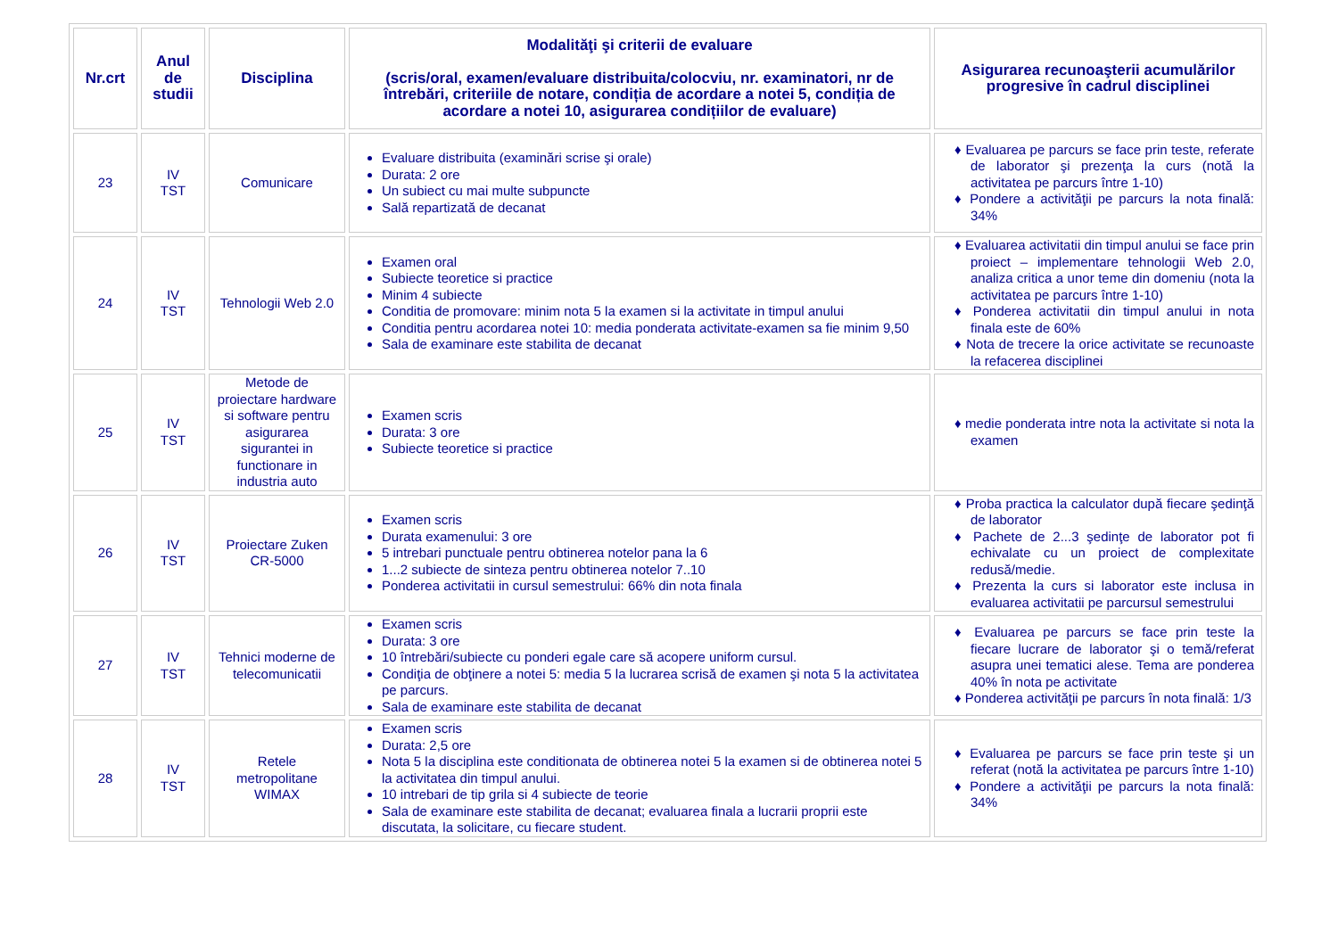| Nr.crt | Anul de studii | Disciplina | Modalităţi şi criterii de evaluare (scris/oral, examen/evaluare distribuita/colocviu, nr. examinatori, nr de întrebări, criteriile de notare, condiția de acordare a notei 5, condiția de acordare a notei 10, asigurarea condițiilor de evaluare) | Asigurarea recunoaşterii acumulărilor progresive în cadrul disciplinei |
| --- | --- | --- | --- | --- |
| 23 | IV TST | Comunicare | Evaluare distribuita (examinări scrise şi orale) Durata: 2 ore Un subiect cu mai multe subpuncte Sală repartizată de decanat | ♦ Evaluarea pe parcurs se face prin teste, referate de laborator şi prezenţa la curs (notă la activitatea pe parcurs între 1-10) ♦ Pondere a activităţii pe parcurs la nota finală: 34% |
| 24 | IV TST | Tehnologii Web 2.0 | Examen oral Subiecte teoretice si practice Minim 4 subiecte Conditia de promovare: minim nota 5 la examen si la activitate in timpul anului Conditia pentru acordarea notei 10: media ponderata activitate-examen sa fie minim 9,50 Sala de examinare este stabilita de decanat | ♦ Evaluarea activitatii din timpul anului se face prin proiect – implementare tehnologii Web 2.0, analiza critica a unor teme din domeniu (nota la activitatea pe parcurs între 1-10) ♦ Ponderea activitatii din timpul anului in nota finala este de 60% ♦ Nota de trecere la orice activitate se recunoaste la refacerea disciplinei |
| 25 | IV TST | Metode de proiectare hardware si software pentru asigurarea sigurantei in functionare in industria auto | Examen scris Durata: 3 ore Subiecte teoretice si practice | ♦ medie ponderata intre nota la activitate si nota la examen |
| 26 | IV TST | Proiectare Zuken CR-5000 | Examen scris Durata examenului: 3 ore 5 intrebari punctuale pentru obtinerea notelor pana la 6 1...2 subiecte de sinteza pentru obtinerea notelor 7..10 Ponderea activitatii in cursul semestrului: 66% din nota finala | ♦ Proba practica la calculator după fiecare şedinţă de laborator ♦ Pachete de 2...3 şedinţe de laborator pot fi echivalate cu un proiect de complexitate redusă/medie. ♦ Prezenta la curs si laborator este inclusa in evaluarea activitatii pe parcursul semestrului |
| 27 | IV TST | Tehnici moderne de telecomunicatii | Examen scris Durata: 3 ore 10 întrebări/subiecte cu ponderi egale care să acopere uniform cursul. Condiţia de obţinere a notei 5: media 5 la lucrarea scrisă de examen şi nota 5 la activitatea pe parcurs. Sala de examinare este stabilita de decanat | ♦ Evaluarea pe parcurs se face prin teste la fiecare lucrare de laborator şi o temă/referat asupra unei tematici alese. Tema are ponderea 40% în nota pe activitate ♦ Ponderea activităţii pe parcurs în nota finală: 1/3 |
| 28 | IV TST | Retele metropolitane WIMAX | Examen scris Durata: 2,5 ore Nota 5 la disciplina este conditionata de obtinerea notei 5 la examen si de obtinerea notei 5 la activitatea din timpul anului. 10 intrebari de tip grila si 4 subiecte de teorie Sala de examinare este stabilita de decanat; evaluarea finala a lucrarii proprii este discutata, la solicitare, cu fiecare student. | ♦ Evaluarea pe parcurs se face prin teste şi un referat (notă la activitatea pe parcurs între 1-10) ♦ Pondere a activităţii pe parcurs la nota finală: 34% |